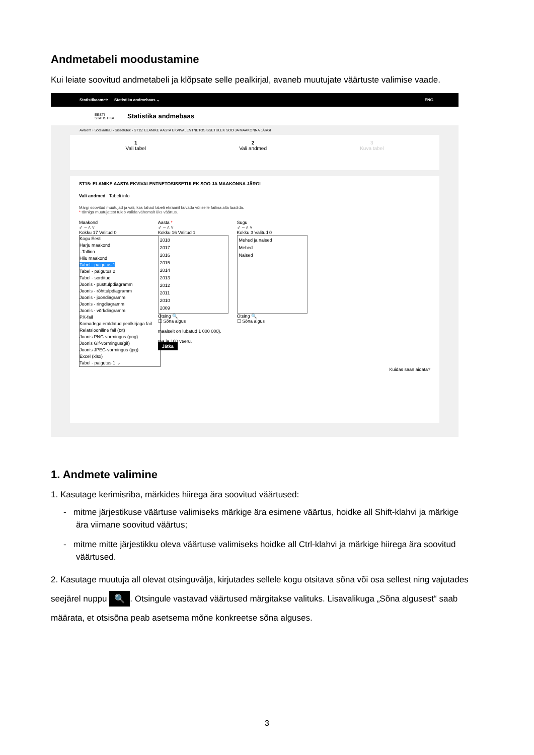Andmetabeli moodustamine
Kui leiate soovitud andmetabeli ja klõpsate selle pealkirjal, avaneb muutujate väärtuste valimise vaade.
Statistikaamet: Statistika andmebaas ⌄ ENG
EESTI
STATISTIKA Statistika andmebaas
Avaleht › Sotsiaalelu › Sissetulek › ST15: ELANIKE AASTA EKVIVALENTNETOSISSETULEK SOO JA MAAKONNA JÄRGI
1
Vali tabel 2
Vali andmed 3
Kuva tabel
ST15: ELANIKE AASTA EKVIVALENTNETOSISSETULEK SOO JA MAAKONNA JÄRGI
Vali andmed Tabeli info
Märgi soovitud muutujad ja vali, kas tahad tabeli ekraanil kuvada või selle failina alla laadida.
* tärniga muutujatest tuleb valida vähemalt üks väärtus.
Maakond
✓ – ˄ ˅
Kokku 17 Valitud 0
Kogu Eesti
Harju maakond
..Tallinn
Hiiu maakond
Tabel - paigutus 1
Tabel - paigutus 2
Tabel - sorditud
Joonis - püsttulpdiagramm
Joonis - rõhttulpdiagramm
Joonis - joondiagramm
Joonis - ringdiagramm
Joonis - võrkdiagramm
PX-fail
Komadega eraldatud pealkirjaga fail
Relatsiooniline fail (txt)
Joonis PNG-vormingus (png)
Joonis Gif-vormingus(gif)
Joonis JPEG-vormingus (jpg)
Excel (xlsx)
Tabel - paigutus 1 ⌄
Aasta *
✓ – ˄ ˅
Kokku 16 Valitud 1
2018
2017
2016
2015
2014
2013
2012
2011
2010
2009
Otsing 🔍
☐ Sõna algus
maalselt on lubatud 1 000 000).
rea ja 100 veeru.
Jätka
Sugu
✓ – ˄ ˅
Kokku 3 Valitud 0
Mehed ja naised
Mehed
Naised
Otsing 🔍
☐ Sõna algus
Kuidas saan aidata?
1. Andmete valimine
1. Kasutage kerimisriba, märkides hiirega ära soovitud väärtused:
- mitme järjestikuse väärtuse valimiseks märkige ära esimene väärtus, hoidke all Shift-klahvi ja märkige ära viimane soovitud väärtus;
- mitme mitte järjestikku oleva väärtuse valimiseks hoidke all Ctrl-klahvi ja märkige hiirega ära soovitud väärtused.
2. Kasutage muutuja all olevat otsinguvälja, kirjutades sellele kogu otsitava sõna või osa sellest ning vajutades seejärel nuppu 🔍. Otsingule vastavad väärtused märgitakse valituks. Lisavalikuga „Sõna algusest“ saab määrata, et otsisõna peab asetsema mõne konkreetse sõna alguses.
3